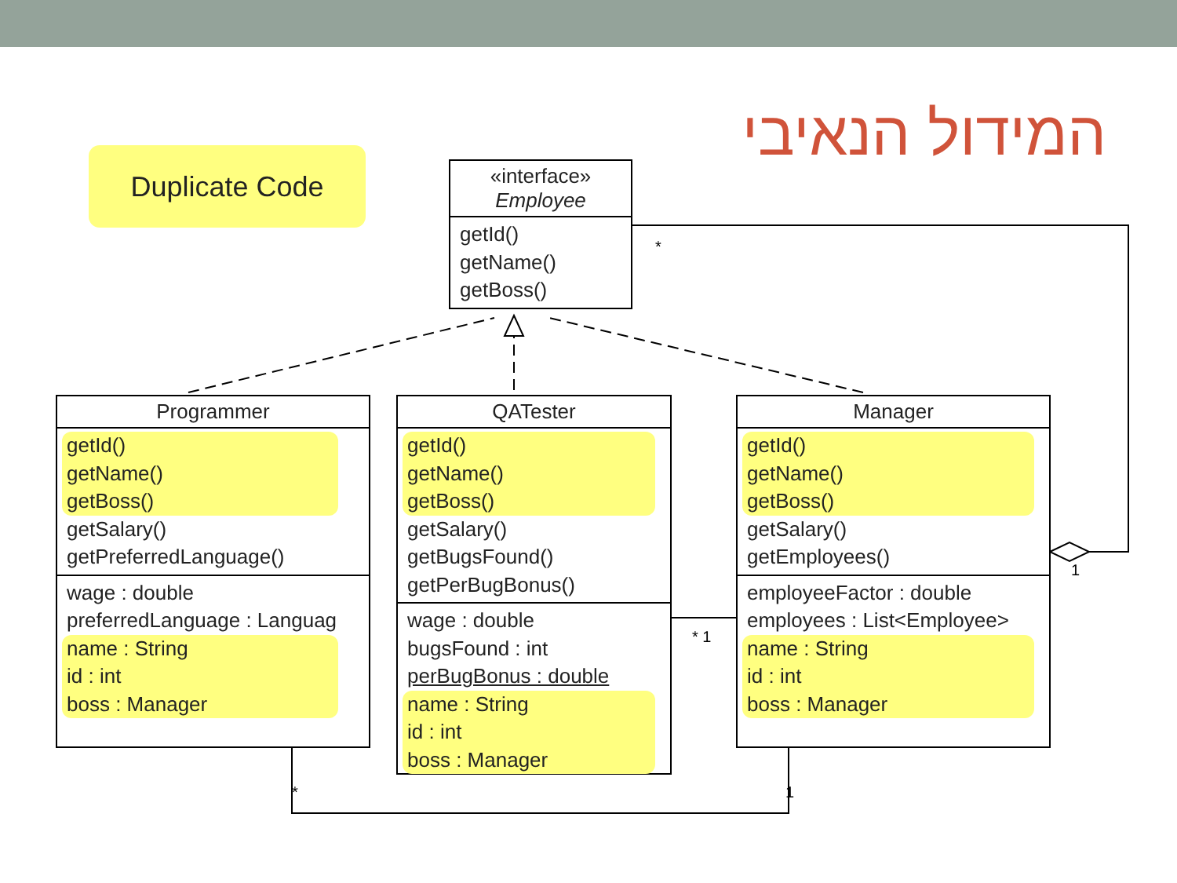המידול הנאיבי Duplicate Code
«interface»
Employee
getId()
getName()
getBoss()
Programmer
getId()
getName()
getBoss()
getSalary()
getPreferredLanguage()
wage : double
preferredLanguage : Languag
name : String
id : int
boss : Manager
QATester
getId()
getName()
getBoss()
getSalary()
getBugsFound()
getPerBugBonus()
wage : double
bugsFound : int
perBugBonus : double
name : String
id : int
boss : Manager
Manager
getId()
getName()
getBoss()
getSalary()
getEmployees()
employeeFactor : double
employees : List<Employee>
name : String
id : int
boss : Manager
*
1
* 1
* 1